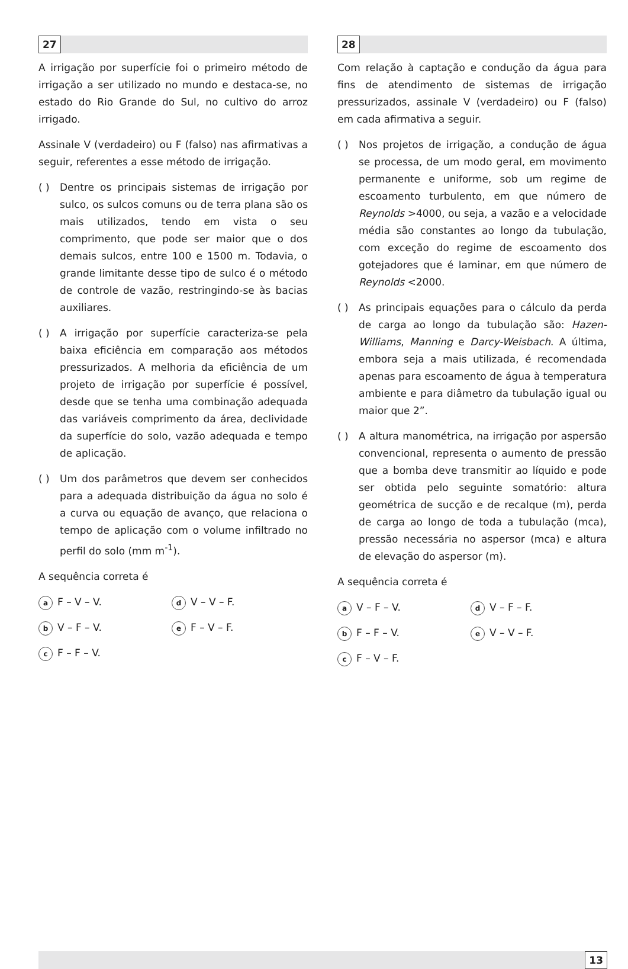27
A irrigação por superfície foi o primeiro método de irrigação a ser utilizado no mundo e destaca-se, no estado do Rio Grande do Sul, no cultivo do arroz irrigado.
Assinale V (verdadeiro) ou F (falso) nas afirmativas a seguir, referentes a esse método de irrigação.
( ) Dentre os principais sistemas de irrigação por sulco, os sulcos comuns ou de terra plana são os mais utilizados, tendo em vista o seu comprimento, que pode ser maior que o dos demais sulcos, entre 100 e 1500 m. Todavia, o grande limitante desse tipo de sulco é o método de controle de vazão, restringindo-se às bacias auxiliares.
( ) A irrigação por superfície caracteriza-se pela baixa eficiência em comparação aos métodos pressurizados. A melhoria da eficiência de um projeto de irrigação por superfície é possível, desde que se tenha uma combinação adequada das variáveis comprimento da área, declividade da superfície do solo, vazão adequada e tempo de aplicação.
( ) Um dos parâmetros que devem ser conhecidos para a adequada distribuição da água no solo é a curva ou equação de avanço, que relaciona o tempo de aplicação com o volume infiltrado no perfil do solo (mm m<sup>-1</sup>).
A sequência correta é
a F – V – V.
d V – V – F.
b V – F – V.
e F – V – F.
c F – F – V.
28
Com relação à captação e condução da água para fins de atendimento de sistemas de irrigação pressurizados, assinale V (verdadeiro) ou F (falso) em cada afirmativa a seguir.
( ) Nos projetos de irrigação, a condução de água se processa, de um modo geral, em movimento permanente e uniforme, sob um regime de escoamento turbulento, em que número de Reynolds >4000, ou seja, a vazão e a velocidade média são constantes ao longo da tubulação, com exceção do regime de escoamento dos gotejadores que é laminar, em que número de Reynolds <2000.
( ) As principais equações para o cálculo da perda de carga ao longo da tubulação são: Hazen-Williams, Manning e Darcy-Weisbach. A última, embora seja a mais utilizada, é recomendada apenas para escoamento de água à temperatura ambiente e para diâmetro da tubulação igual ou maior que 2”.
( ) A altura manométrica, na irrigação por aspersão convencional, representa o aumento de pressão que a bomba deve transmitir ao líquido e pode ser obtida pelo seguinte somatório: altura geométrica de sucção e de recalque (m), perda de carga ao longo de toda a tubulação (mca), pressão necessária no aspersor (mca) e altura de elevação do aspersor (m).
A sequência correta é
a V – F – V.
d V – F – F.
b F – F – V.
e V – V – F.
c F – V – F.
13